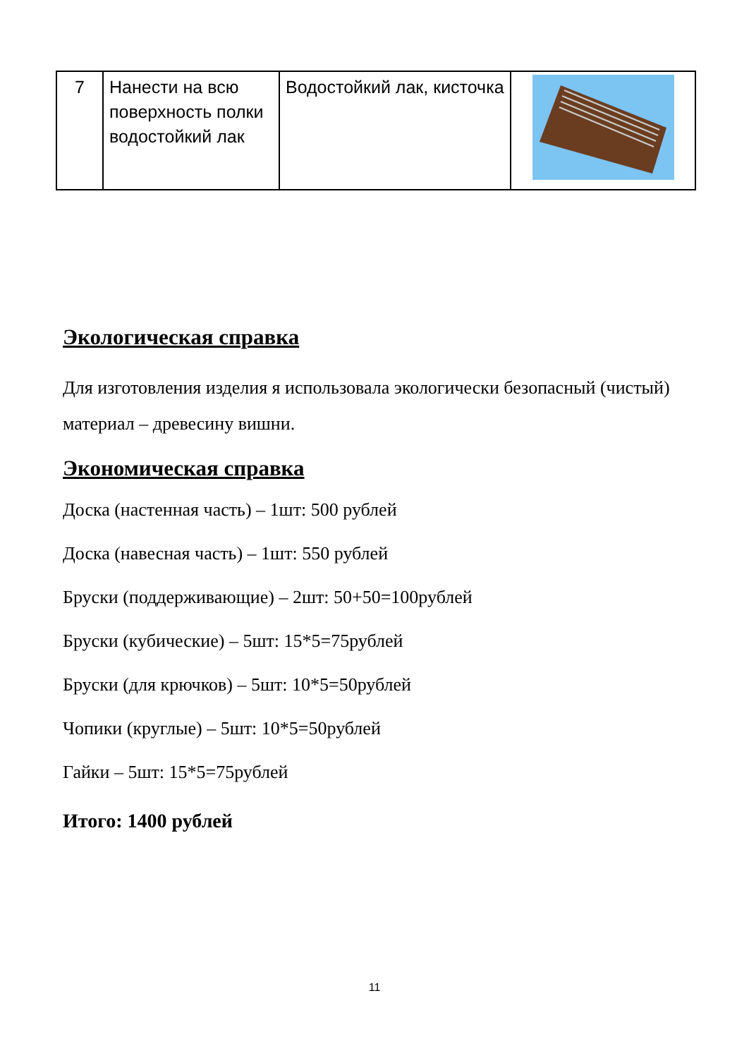| 7 | Нанести на всю поверхность полки водостойкий лак | Водостойкий лак, кисточка | |
Экологическая справка
Для изготовления изделия я использовала экологически безопасный (чистый) материал – древесину вишни.
Экономическая справка
Доска (настенная часть) – 1шт: 500 рублей
Доска (навесная часть) – 1шт: 550 рублей
Бруски (поддерживающие) – 2шт: 50+50=100рублей
Бруски (кубические) – 5шт: 15*5=75рублей
Бруски (для крючков) – 5шт: 10*5=50рублей
Чопики (круглые) – 5шт: 10*5=50рублей
Гайки – 5шт: 15*5=75рублей
Итого: 1400 рублей
11